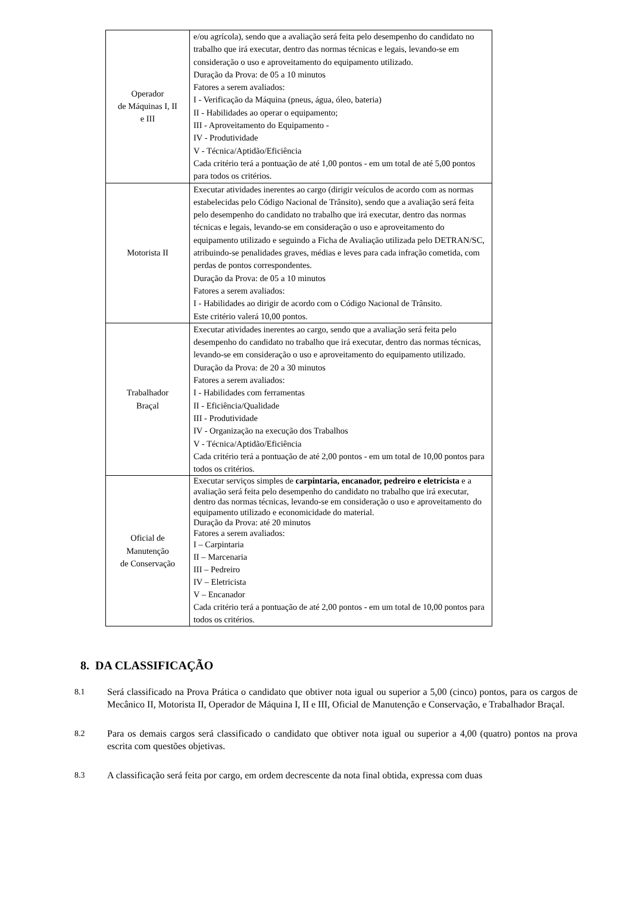| Operador de Máquinas I, II e III | e/ou agrícola), sendo que a avaliação será feita pelo desempenho do candidato no trabalho que irá executar, dentro das normas técnicas e legais, levando-se em consideração o uso e aproveitamento do equipamento utilizado. Duração da Prova: de 05 a 10 minutos Fatores a serem avaliados: I - Verificação da Máquina (pneus, água, óleo, bateria) II - Habilidades ao operar o equipamento; III - Aproveitamento do Equipamento - IV - Produtividade V - Técnica/Aptidão/Eficiência Cada critério terá a pontuação de até 1,00 pontos - em um total de até 5,00 pontos para todos os critérios. |
| Motorista II | Executar atividades inerentes ao cargo (dirigir veículos de acordo com as normas estabelecidas pelo Código Nacional de Trânsito), sendo que a avaliação será feita pelo desempenho do candidato no trabalho que irá executar, dentro das normas técnicas e legais, levando-se em consideração o uso e aproveitamento do equipamento utilizado e seguindo a Ficha de Avaliação utilizada pelo DETRAN/SC, atribuindo-se penalidades graves, médias e leves para cada infração cometida, com perdas de pontos correspondentes. Duração da Prova: de 05 a 10 minutos Fatores a serem avaliados: I - Habilidades ao dirigir de acordo com o Código Nacional de Trânsito. Este critério valerá 10,00 pontos. |
| Trabalhador Braçal | Executar atividades inerentes ao cargo, sendo que a avaliação será feita pelo desempenho do candidato no trabalho que irá executar, dentro das normas técnicas, levando-se em consideração o uso e aproveitamento do equipamento utilizado. Duração da Prova: de 20 a 30 minutos Fatores a serem avaliados: I - Habilidades com ferramentas II - Eficiência/Qualidade III - Produtividade IV - Organização na execução dos Trabalhos V - Técnica/Aptidão/Eficiência Cada critério terá a pontuação de até 2,00 pontos - em um total de 10,00 pontos para todos os critérios. |
| Oficial de Manutenção de Conservação | Executar serviços simples de carpintaria, encanador, pedreiro e eletricista e a avaliação será feita pelo desempenho do candidato no trabalho que irá executar, dentro das normas técnicas, levando-se em consideração o uso e aproveitamento do equipamento utilizado e economicidade do material. Duração da Prova: até 20 minutos Fatores a serem avaliados: I – Carpintaria II – Marcenaria III – Pedreiro IV – Eletricista V – Encanador Cada critério terá a pontuação de até 2,00 pontos - em um total de 10,00 pontos para todos os critérios. |
8. DA CLASSIFICAÇÃO
8.1 Será classificado na Prova Prática o candidato que obtiver nota igual ou superior a 5,00 (cinco) pontos, para os cargos de Mecânico II, Motorista II, Operador de Máquina I, II e III, Oficial de Manutenção e Conservação, e Trabalhador Braçal.
8.2 Para os demais cargos será classificado o candidato que obtiver nota igual ou superior a 4,00 (quatro) pontos na prova escrita com questões objetivas.
8.3 A classificação será feita por cargo, em ordem decrescente da nota final obtida, expressa com duas